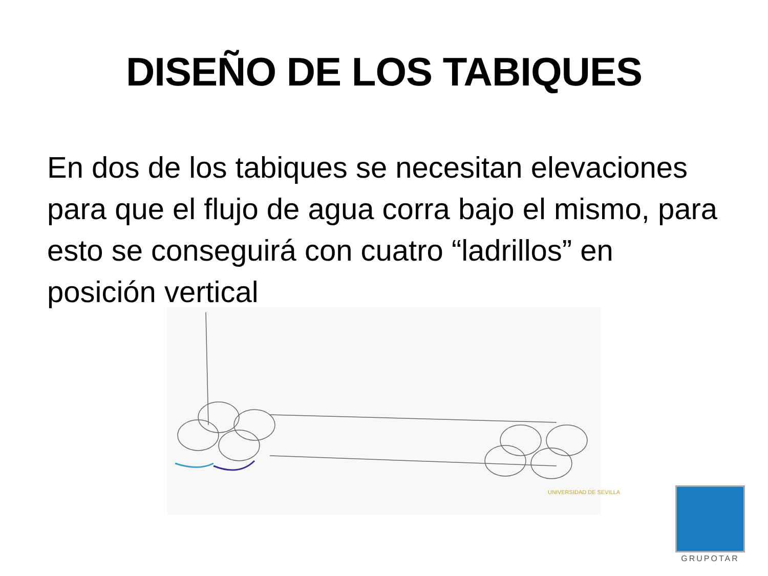DISEÑO DE LOS TABIQUES
En dos de los tabiques se necesitan elevaciones para que el flujo de agua corra bajo el mismo, para esto se conseguirá con cuatro “ladrillos” en posición vertical
UNIVERSIDAD DE SEVILLA
GRUPOTAR